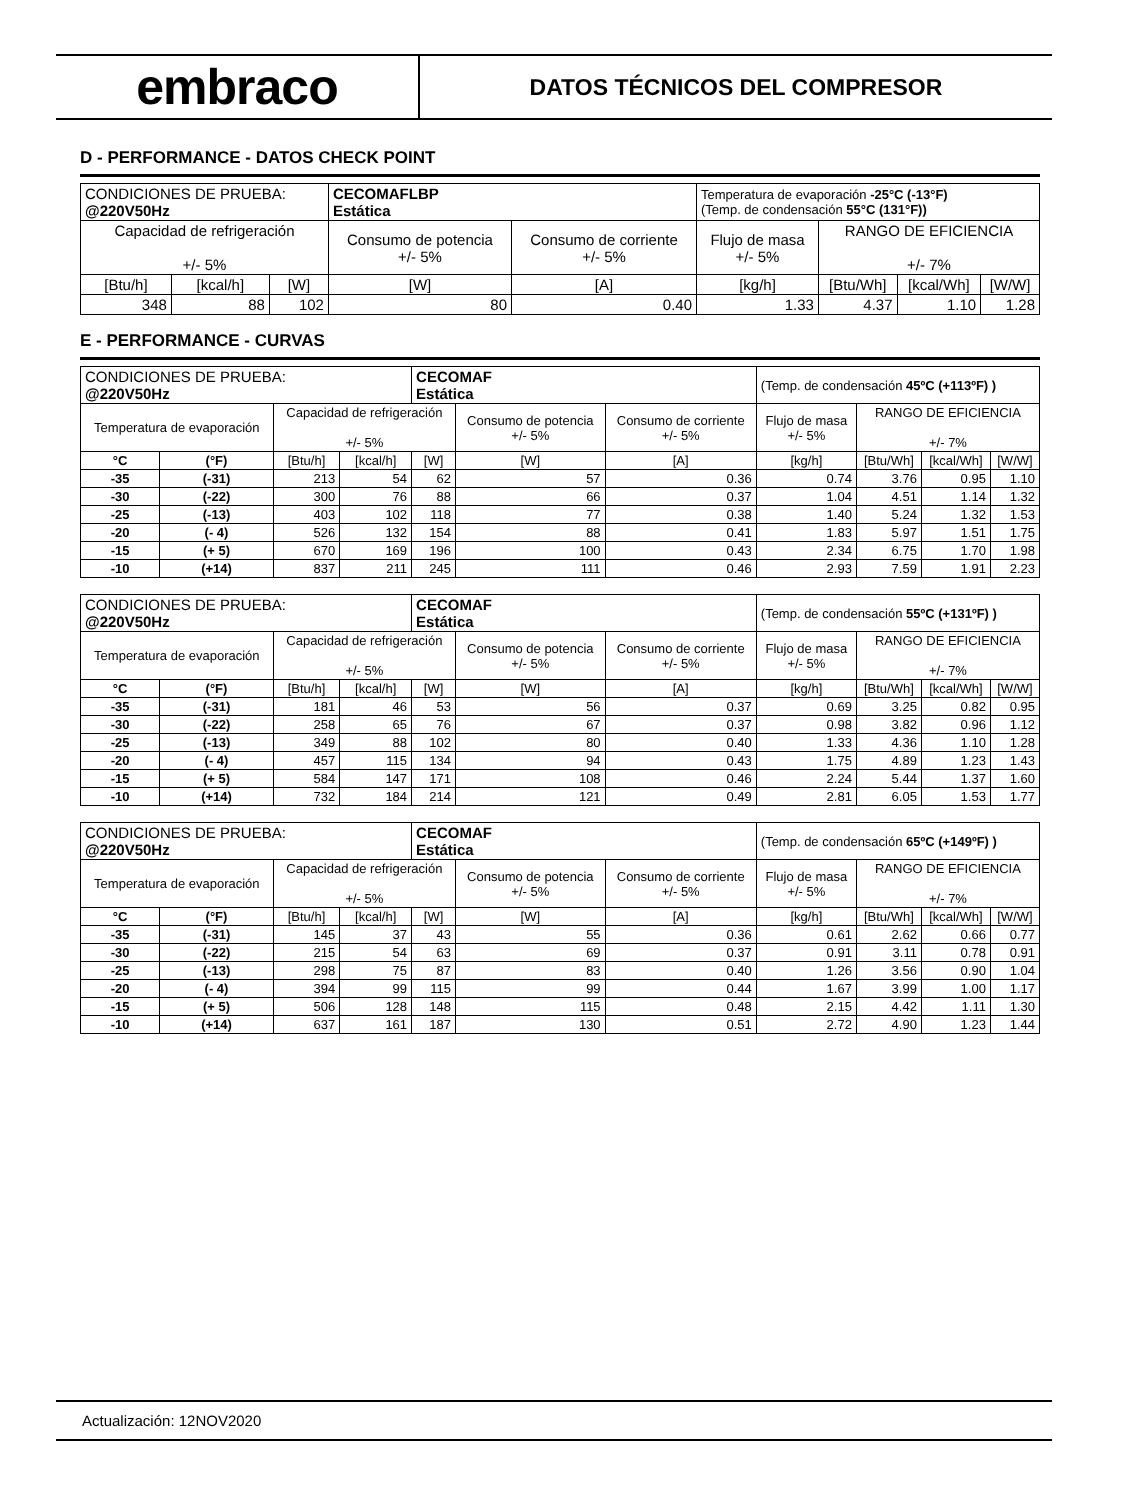embraco
DATOS TÉCNICOS DEL COMPRESOR
D - PERFORMANCE - DATOS CHECK POINT
| CONDICIONES DE PRUEBA: @220V50Hz | | | CECOMAFLBP Estática | | Temperatura de evaporación -25°C (-13°F) (Temp. de condensación 55°C (131°F)) | | | |
| Capacidad de refrigeración +/- 5% | | | Consumo de potencia +/- 5% | Consumo de corriente +/- 5% | Flujo de masa +/- 5% | RANGO DE EFICIENCIA +/- 7% | | |
| [Btu/h] | [kcal/h] | [W] | [W] | [A] | [kg/h] | [Btu/Wh] | [kcal/Wh] | [W/W] |
| 348 | 88 | 102 | 80 | 0.40 | 1.33 | 4.37 | 1.10 | 1.28 |
E - PERFORMANCE - CURVAS
| CONDICIONES DE PRUEBA: @220V50Hz | | | | CECOMAF Estática | | | (Temp. de condensación 45ºC (+113ºF) ) | | | |
| Temperatura de evaporación | | Capacidad de refrigeración +/- 5% | | | Consumo de potencia +/- 5% | Consumo de corriente +/- 5% | Flujo de masa +/- 5% | RANGO DE EFICIENCIA +/- 7% | | |
| °C | (°F) | [Btu/h] | [kcal/h] | [W] | [W] | [A] | [kg/h] | [Btu/Wh] | [kcal/Wh] | [W/W] |
| -35 | (-31) | 213 | 54 | 62 | 57 | 0.36 | 0.74 | 3.76 | 0.95 | 1.10 |
| -30 | (-22) | 300 | 76 | 88 | 66 | 0.37 | 1.04 | 4.51 | 1.14 | 1.32 |
| -25 | (-13) | 403 | 102 | 118 | 77 | 0.38 | 1.40 | 5.24 | 1.32 | 1.53 |
| -20 | (- 4) | 526 | 132 | 154 | 88 | 0.41 | 1.83 | 5.97 | 1.51 | 1.75 |
| -15 | (+ 5) | 670 | 169 | 196 | 100 | 0.43 | 2.34 | 6.75 | 1.70 | 1.98 |
| -10 | (+14) | 837 | 211 | 245 | 111 | 0.46 | 2.93 | 7.59 | 1.91 | 2.23 |
| CONDICIONES DE PRUEBA: @220V50Hz | | | | CECOMAF Estática | | | (Temp. de condensación 55ºC (+131ºF) ) | | | |
| Temperatura de evaporación | | Capacidad de refrigeración +/- 5% | | | Consumo de potencia +/- 5% | Consumo de corriente +/- 5% | Flujo de masa +/- 5% | RANGO DE EFICIENCIA +/- 7% | | |
| °C | (°F) | [Btu/h] | [kcal/h] | [W] | [W] | [A] | [kg/h] | [Btu/Wh] | [kcal/Wh] | [W/W] |
| -35 | (-31) | 181 | 46 | 53 | 56 | 0.37 | 0.69 | 3.25 | 0.82 | 0.95 |
| -30 | (-22) | 258 | 65 | 76 | 67 | 0.37 | 0.98 | 3.82 | 0.96 | 1.12 |
| -25 | (-13) | 349 | 88 | 102 | 80 | 0.40 | 1.33 | 4.36 | 1.10 | 1.28 |
| -20 | (- 4) | 457 | 115 | 134 | 94 | 0.43 | 1.75 | 4.89 | 1.23 | 1.43 |
| -15 | (+ 5) | 584 | 147 | 171 | 108 | 0.46 | 2.24 | 5.44 | 1.37 | 1.60 |
| -10 | (+14) | 732 | 184 | 214 | 121 | 0.49 | 2.81 | 6.05 | 1.53 | 1.77 |
| CONDICIONES DE PRUEBA: @220V50Hz | | | | CECOMAF Estática | | | (Temp. de condensación 65ºC (+149ºF) ) | | | |
| Temperatura de evaporación | | Capacidad de refrigeración +/- 5% | | | Consumo de potencia +/- 5% | Consumo de corriente +/- 5% | Flujo de masa +/- 5% | RANGO DE EFICIENCIA +/- 7% | | |
| °C | (°F) | [Btu/h] | [kcal/h] | [W] | [W] | [A] | [kg/h] | [Btu/Wh] | [kcal/Wh] | [W/W] |
| -35 | (-31) | 145 | 37 | 43 | 55 | 0.36 | 0.61 | 2.62 | 0.66 | 0.77 |
| -30 | (-22) | 215 | 54 | 63 | 69 | 0.37 | 0.91 | 3.11 | 0.78 | 0.91 |
| -25 | (-13) | 298 | 75 | 87 | 83 | 0.40 | 1.26 | 3.56 | 0.90 | 1.04 |
| -20 | (- 4) | 394 | 99 | 115 | 99 | 0.44 | 1.67 | 3.99 | 1.00 | 1.17 |
| -15 | (+ 5) | 506 | 128 | 148 | 115 | 0.48 | 2.15 | 4.42 | 1.11 | 1.30 |
| -10 | (+14) | 637 | 161 | 187 | 130 | 0.51 | 2.72 | 4.90 | 1.23 | 1.44 |
Actualización: 12NOV2020